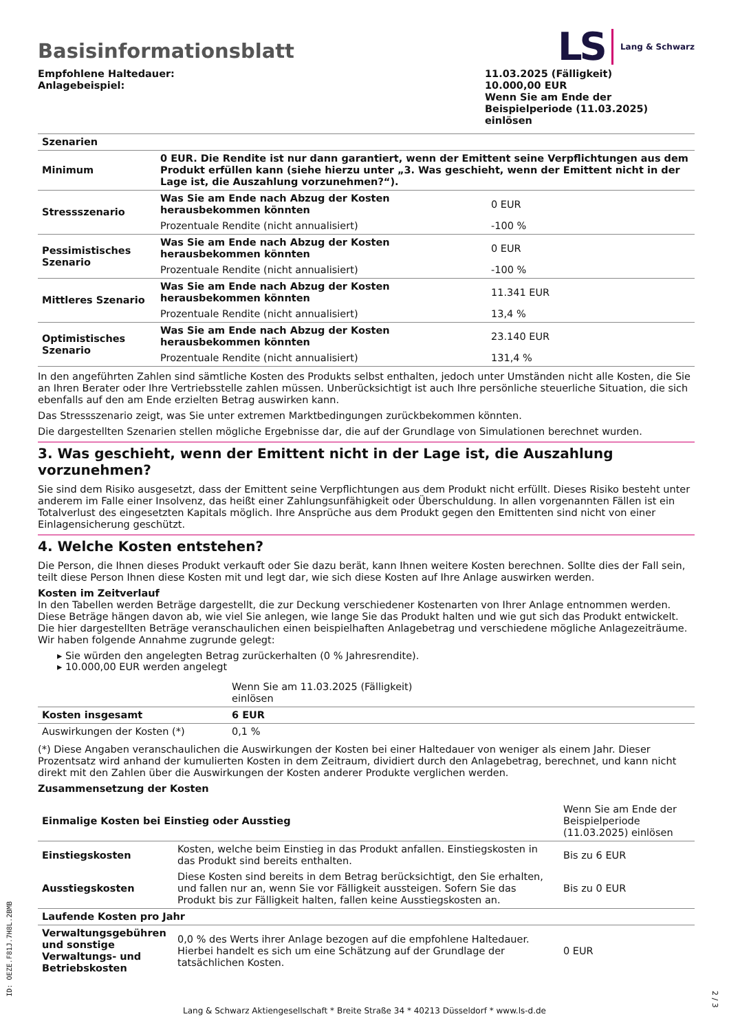LS Lang & Schwarz
Basisinformationsblatt
Empfohlene Haltedauer:
Anlagebeispiel:
11.03.2025 (Fälligkeit)
10.000,00 EUR
Wenn Sie am Ende der Beispielperiode (11.03.2025) einlösen
| Szenarien | | |
| --- | --- | --- |
| Minimum | 0 EUR. Die Rendite ist nur dann garantiert, wenn der Emittent seine Verpflichtungen aus dem Produkt erfüllen kann (siehe hierzu unter „3. Was geschieht, wenn der Emittent nicht in der Lage ist, die Auszahlung vorzunehmen?“). | |
| Stressszenario | Was Sie am Ende nach Abzug der Kosten herausbekommen könnten | 0 EUR |
| | Prozentuale Rendite (nicht annualisiert) | -100 % |
| Pessimistisches Szenario | Was Sie am Ende nach Abzug der Kosten herausbekommen könnten | 0 EUR |
| | Prozentuale Rendite (nicht annualisiert) | -100 % |
| Mittleres Szenario | Was Sie am Ende nach Abzug der Kosten herausbekommen könnten | 11.341 EUR |
| | Prozentuale Rendite (nicht annualisiert) | 13,4 % |
| Optimistisches Szenario | Was Sie am Ende nach Abzug der Kosten herausbekommen könnten | 23.140 EUR |
| | Prozentuale Rendite (nicht annualisiert) | 131,4 % |
In den angeführten Zahlen sind sämtliche Kosten des Produkts selbst enthalten, jedoch unter Umständen nicht alle Kosten, die Sie an Ihren Berater oder Ihre Vertriebsstelle zahlen müssen. Unberücksichtigt ist auch Ihre persönliche steuerliche Situation, die sich ebenfalls auf den am Ende erzielten Betrag auswirken kann.
Das Stressszenario zeigt, was Sie unter extremen Marktbedingungen zurückbekommen könnten.
Die dargestellten Szenarien stellen mögliche Ergebnisse dar, die auf der Grundlage von Simulationen berechnet wurden.
3. Was geschieht, wenn der Emittent nicht in der Lage ist, die Auszahlung vorzunehmen?
Sie sind dem Risiko ausgesetzt, dass der Emittent seine Verpflichtungen aus dem Produkt nicht erfüllt. Dieses Risiko besteht unter anderem im Falle einer Insolvenz, das heißt einer Zahlungsunfähigkeit oder Überschuldung. In allen vorgenannten Fällen ist ein Totalverlust des eingesetzten Kapitals möglich. Ihre Ansprüche aus dem Produkt gegen den Emittenten sind nicht von einer Einlagensicherung geschützt.
4. Welche Kosten entstehen?
Die Person, die Ihnen dieses Produkt verkauft oder Sie dazu berät, kann Ihnen weitere Kosten berechnen. Sollte dies der Fall sein, teilt diese Person Ihnen diese Kosten mit und legt dar, wie sich diese Kosten auf Ihre Anlage auswirken werden.
Kosten im Zeitverlauf
In den Tabellen werden Beträge dargestellt, die zur Deckung verschiedener Kostenarten von Ihrer Anlage entnommen werden. Diese Beträge hängen davon ab, wie viel Sie anlegen, wie lange Sie das Produkt halten und wie gut sich das Produkt entwickelt. Die hier dargestellten Beträge veranschaulichen einen beispielhaften Anlagebetrag und verschiedene mögliche Anlagezeiträume.
Wir haben folgende Annahme zugrunde gelegt:
▸ Sie würden den angelegten Betrag zurückerhalten (0 % Jahresrendite).
▸ 10.000,00 EUR werden angelegt
| | Wenn Sie am 11.03.2025 (Fälligkeit) einlösen | |
| Kosten insgesamt | 6 EUR | |
| Auswirkungen der Kosten (*) | 0,1 % | |
(*) Diese Angaben veranschaulichen die Auswirkungen der Kosten bei einer Haltedauer von weniger als einem Jahr. Dieser Prozentsatz wird anhand der kumulierten Kosten in dem Zeitraum, dividiert durch den Anlagebetrag, berechnet, und kann nicht direkt mit den Zahlen über die Auswirkungen der Kosten anderer Produkte verglichen werden.
Zusammensetzung der Kosten
| Einmalige Kosten bei Einstieg oder Ausstieg | | Wenn Sie am Ende der Beispielperiode (11.03.2025) einlösen |
| Einstiegskosten | Kosten, welche beim Einstieg in das Produkt anfallen. Einstiegskosten in das Produkt sind bereits enthalten. | Bis zu 6 EUR |
| Ausstiegskosten | Diese Kosten sind bereits in dem Betrag berücksichtigt, den Sie erhalten, und fallen nur an, wenn Sie vor Fälligkeit aussteigen. Sofern Sie das Produkt bis zur Fälligkeit halten, fallen keine Ausstiegskosten an. | Bis zu 0 EUR |
| Laufende Kosten pro Jahr | | |
| Verwaltungsgebühren und sonstige Verwaltungs- und Betriebskosten | 0,0 % des Werts ihrer Anlage bezogen auf die empfohlene Haltedauer. Hierbei handelt es sich um eine Schätzung auf der Grundlage der tatsächlichen Kosten. | 0 EUR |
ID: OEZE.F81J.7H8L.2BMB
Lang & Schwarz Aktiengesellschaft * Breite Straße 34 * 40213 Düsseldorf * www.ls-d.de
2 / 3